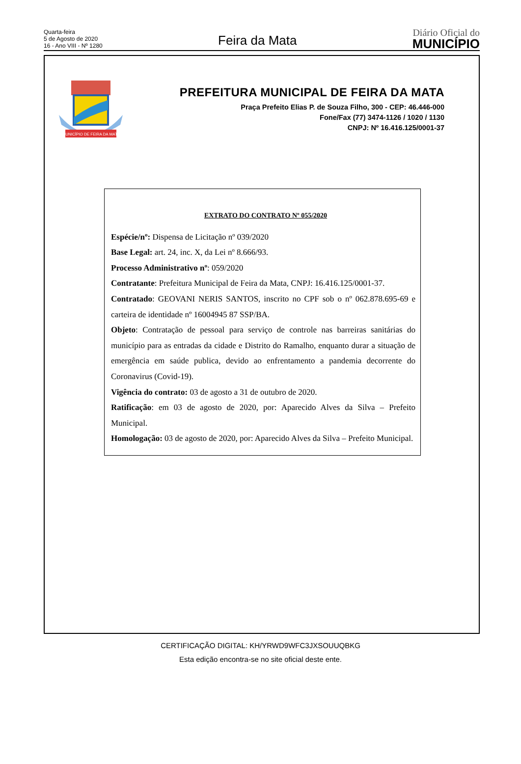Quarta-feira
5 de Agosto de 2020
16 - Ano VIII - Nº 1280
Feira da Mata
Diário Oficial do
MUNICÍPIO
MUNICÍPIO DE FEIRA DA MATA
PREFEITURA MUNICIPAL DE FEIRA DA MATA
Praça Prefeito Elias P. de Souza Filho, 300 - CEP: 46.446-000
Fone/Fax (77) 3474-1126 / 1020 / 1130
CNPJ: Nº 16.416.125/0001-37
EXTRATO DO CONTRATO Nº 055/2020
Espécie/nº: Dispensa de Licitação nº 039/2020
Base Legal: art. 24, inc. X, da Lei nº 8.666/93.
Processo Administrativo nº: 059/2020
Contratante: Prefeitura Municipal de Feira da Mata, CNPJ: 16.416.125/0001-37.
Contratado: GEOVANI NERIS SANTOS, inscrito no CPF sob o nº 062.878.695-69 e carteira de identidade nº 16004945 87 SSP/BA.
Objeto: Contratação de pessoal para serviço de controle nas barreiras sanitárias do município para as entradas da cidade e Distrito do Ramalho, enquanto durar a situação de emergência em saúde publica, devido ao enfrentamento a pandemia decorrente do Coronavirus (Covid-19).
Vigência do contrato: 03 de agosto a 31 de outubro de 2020.
Ratificação: em 03 de agosto de 2020, por: Aparecido Alves da Silva – Prefeito Municipal.
Homologação: 03 de agosto de 2020, por: Aparecido Alves da Silva – Prefeito Municipal.
CERTIFICAÇÃO DIGITAL: KH/YRWD9WFC3JXSOUUQBKG
Esta edição encontra-se no site oficial deste ente.